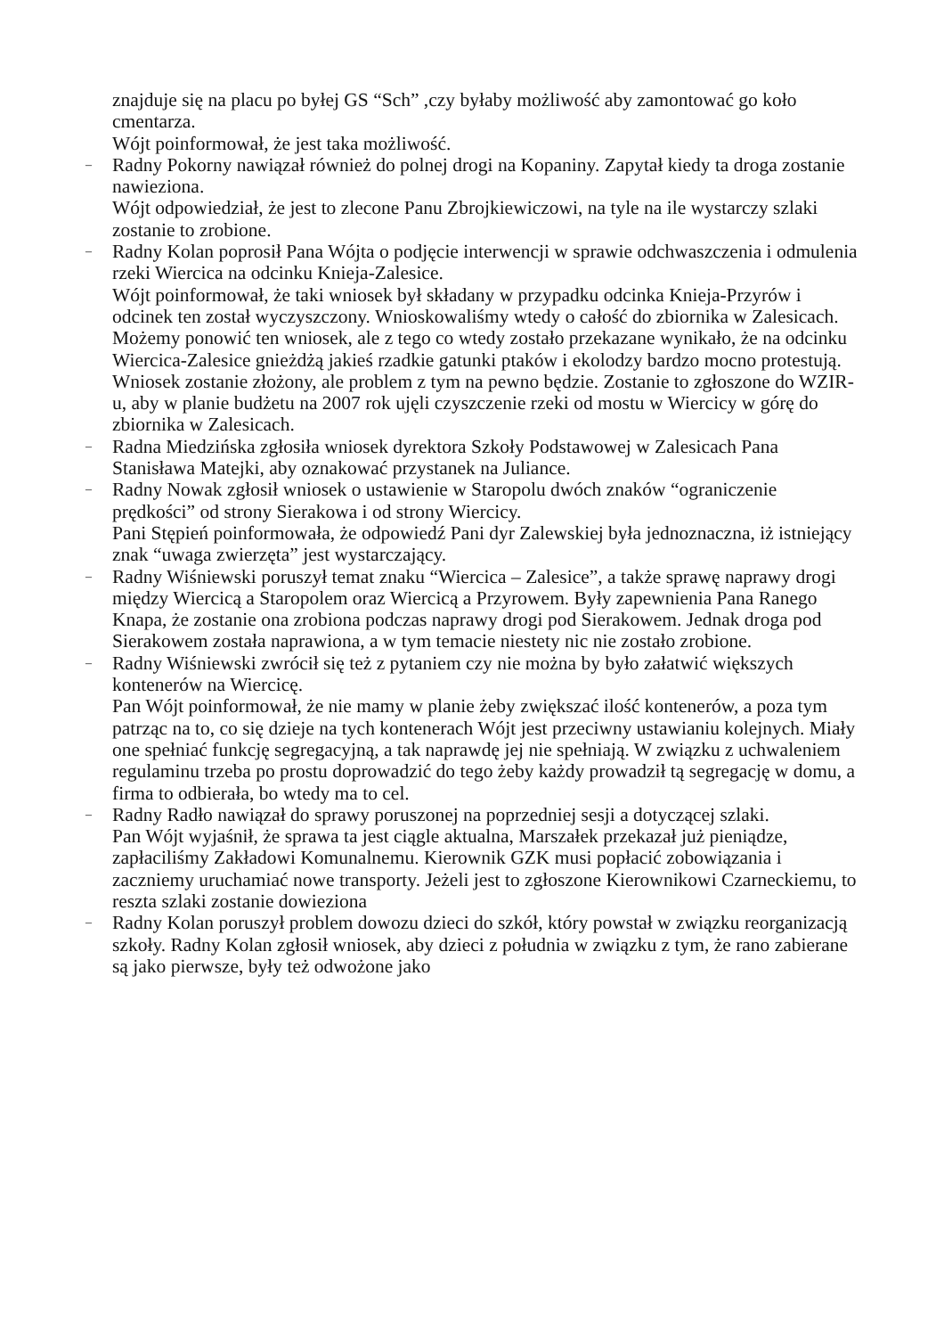znajduje się na placu po byłej GS “Sch” ,czy byłaby możliwość aby zamontować go koło cmentarza.
Wójt poinformował, że jest taka możliwość.
–
Radny Pokorny nawiązał również do polnej drogi na Kopaniny. Zapytał kiedy ta droga zostanie nawieziona.
Wójt odpowiedział, że jest to zlecone Panu Zbrojkiewiczowi, na tyle na ile wystarczy szlaki zostanie to zrobione.
–
Radny Kolan poprosił Pana Wójta o podjęcie interwencji w sprawie odchwaszczenia i odmulenia rzeki Wiercica na odcinku Knieja-Zalesice.
Wójt poinformował, że taki wniosek był składany w przypadku odcinka Knieja-Przyrów i odcinek ten został wyczyszczony. Wnioskowaliśmy wtedy o całość do zbiornika w Zalesicach. Możemy ponowić ten wniosek, ale z tego co wtedy zostało przekazane wynikało, że na odcinku Wiercica-Zalesice gnieżdżą jakieś rzadkie gatunki ptaków i ekolodzy bardzo mocno protestują. Wniosek zostanie złożony, ale problem z tym na pewno będzie. Zostanie to zgłoszone do WZIR-u, aby w planie budżetu na 2007 rok ujęli czyszczenie rzeki od mostu w Wiercicy w górę do zbiornika w Zalesicach.
–
Radna Miedzińska zgłosiła wniosek dyrektora Szkoły Podstawowej w Zalesicach Pana Stanisława Matejki, aby oznakować przystanek na Juliance.
–
Radny Nowak zgłosił wniosek o ustawienie w Staropolu dwóch znaków “ograniczenie prędkości” od strony Sierakowa i od strony Wiercicy.
Pani Stępień poinformowała, że odpowiedź Pani dyr Zalewskiej była jednoznaczna, iż istniejący znak “uwaga zwierzęta” jest wystarczający.
–
Radny Wiśniewski poruszył temat znaku “Wiercica – Zalesice”, a także sprawę naprawy drogi między Wiercicą a Staropolem oraz Wiercicą a Przyrowem. Były zapewnienia Pana Ranego Knapa, że zostanie ona zrobiona podczas naprawy drogi pod Sierakowem. Jednak droga pod Sierakowem została naprawiona, a w tym temacie niestety nic nie zostało zrobione.
–
Radny Wiśniewski zwrócił się też z pytaniem czy nie można by było załatwić większych kontenerów na Wiercicę.
Pan Wójt poinformował, że nie mamy w planie żeby zwiększać ilość kontenerów, a poza tym patrząc na to, co się dzieje na tych kontenerach Wójt jest przeciwny ustawianiu kolejnych. Miały one spełniać funkcję segregacyjną, a tak naprawdę jej nie spełniają. W związku z uchwaleniem regulaminu trzeba po prostu doprowadzić do tego żeby każdy prowadził tą segregację w domu, a firma to odbierała, bo wtedy ma to cel.
–
Radny Radło nawiązał do sprawy poruszonej na poprzedniej sesji a dotyczącej szlaki.
Pan Wójt wyjaśnił, że sprawa ta jest ciągle aktualna, Marszałek przekazał już pieniądze, zapłaciliśmy Zakładowi Komunalnemu. Kierownik GZK musi popłacić zobowiązania i zaczniemy uruchamiać nowe transporty. Jeżeli jest to zgłoszone Kierownikowi Czarneckiemu, to reszta szlaki zostanie dowieziona
–
Radny Kolan poruszył problem dowozu dzieci do szkół, który powstał w związku reorganizacją szkoły. Radny Kolan zgłosił wniosek, aby dzieci z południa w związku z tym, że rano zabierane są jako pierwsze, były też odwożone jako